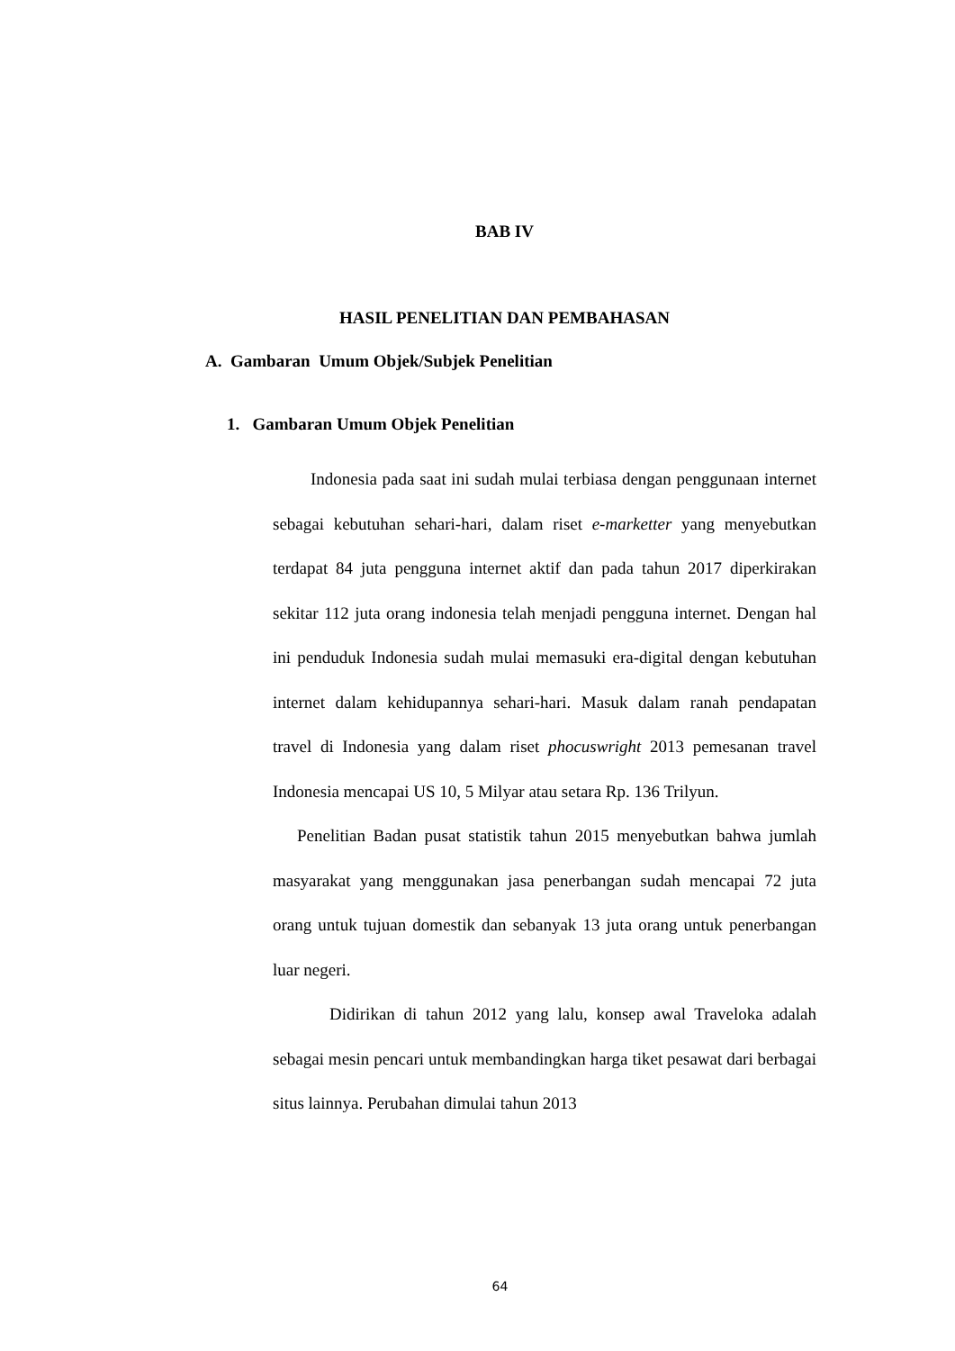BAB IV
HASIL PENELITIAN DAN PEMBAHASAN
A. Gambaran Umum Objek/Subjek Penelitian
1. Gambaran Umum Objek Penelitian
Indonesia pada saat ini sudah mulai terbiasa dengan penggunaan internet sebagai kebutuhan sehari-hari, dalam riset e-marketter yang menyebutkan terdapat 84 juta pengguna internet aktif dan pada tahun 2017 diperkirakan sekitar 112 juta orang indonesia telah menjadi pengguna internet. Dengan hal ini penduduk Indonesia sudah mulai memasuki era-digital dengan kebutuhan internet dalam kehidupannya sehari-hari. Masuk dalam ranah pendapatan travel di Indonesia yang dalam riset phocuswright 2013 pemesanan travel Indonesia mencapai US 10, 5 Milyar atau setara Rp. 136 Trilyun.
Penelitian Badan pusat statistik tahun 2015 menyebutkan bahwa jumlah masyarakat yang menggunakan jasa penerbangan sudah mencapai 72 juta orang untuk tujuan domestik dan sebanyak 13 juta orang untuk penerbangan luar negeri.
Didirikan di tahun 2012 yang lalu, konsep awal Traveloka adalah sebagai mesin pencari untuk membandingkan harga tiket pesawat dari berbagai situs lainnya. Perubahan dimulai tahun 2013
64